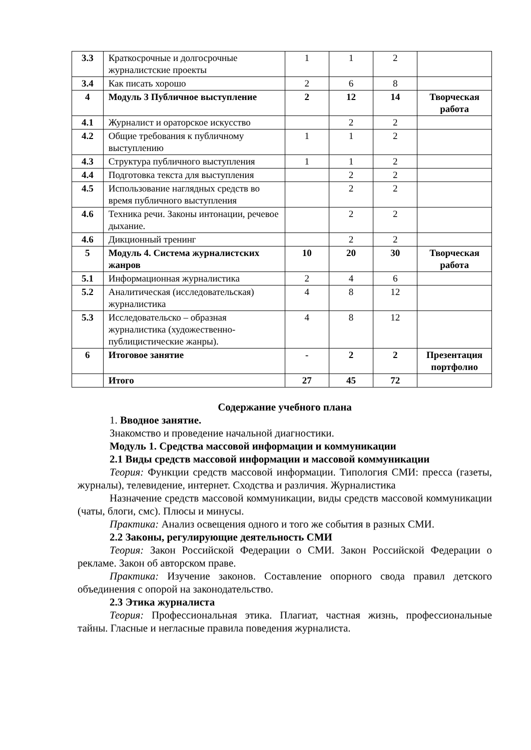| 3.3 | Краткосрочные и долгосрочные журналистские проекты | 1 | 1 | 2 | |
| 3.4 | Как писать хорошо | 2 | 6 | 8 | |
| 4 | Модуль 3 Публичное выступление | 2 | 12 | 14 | Творческая работа |
| 4.1 | Журналист и ораторское искусство | | 2 | 2 | |
| 4.2 | Общие требования к публичному выступлению | 1 | 1 | 2 | |
| 4.3 | Структура публичного выступления | 1 | 1 | 2 | |
| 4.4 | Подготовка текста для выступления | | 2 | 2 | |
| 4.5 | Использование наглядных средств во время публичного выступления | | 2 | 2 | |
| 4.6 | Техника речи. Законы интонации, речевое дыхание. | | 2 | 2 | |
| 4.6 | Дикционный тренинг | | 2 | 2 | |
| 5 | Модуль 4. Система журналистских жанров | 10 | 20 | 30 | Творческая работа |
| 5.1 | Информационная журналистика | 2 | 4 | 6 | |
| 5.2 | Аналитическая (исследовательская) журналистика | 4 | 8 | 12 | |
| 5.3 | Исследовательско – образная журналистика (художественно-публицистические жанры). | 4 | 8 | 12 | |
| 6 | Итоговое занятие | - | 2 | 2 | Презентация портфолио |
| | Итого | 27 | 45 | 72 | |
Содержание учебного плана
1. Вводное занятие.
Знакомство и проведение начальной диагностики.
Модуль 1. Средства массовой информации и коммуникации
2.1 Виды средств массовой информации и массовой коммуникации
Теория: Функции средств массовой информации. Типология СМИ: пресса (газеты, журналы), телевидение, интернет. Сходства и различия. Журналистика
Назначение средств массовой коммуникации, виды средств массовой коммуникации (чаты, блоги, смс). Плюсы и минусы.
Практика: Анализ освещения одного и того же события в разных СМИ.
2.2 Законы, регулирующие деятельность СМИ
Теория: Закон Российской Федерации о СМИ. Закон Российской Федерации о рекламе. Закон об авторском праве.
Практика: Изучение законов. Составление опорного свода правил детского объединения с опорой на законодательство.
2.3 Этика журналиста
Теория: Профессиональная этика. Плагиат, частная жизнь, профессиональные тайны. Гласные и негласные правила поведения журналиста.